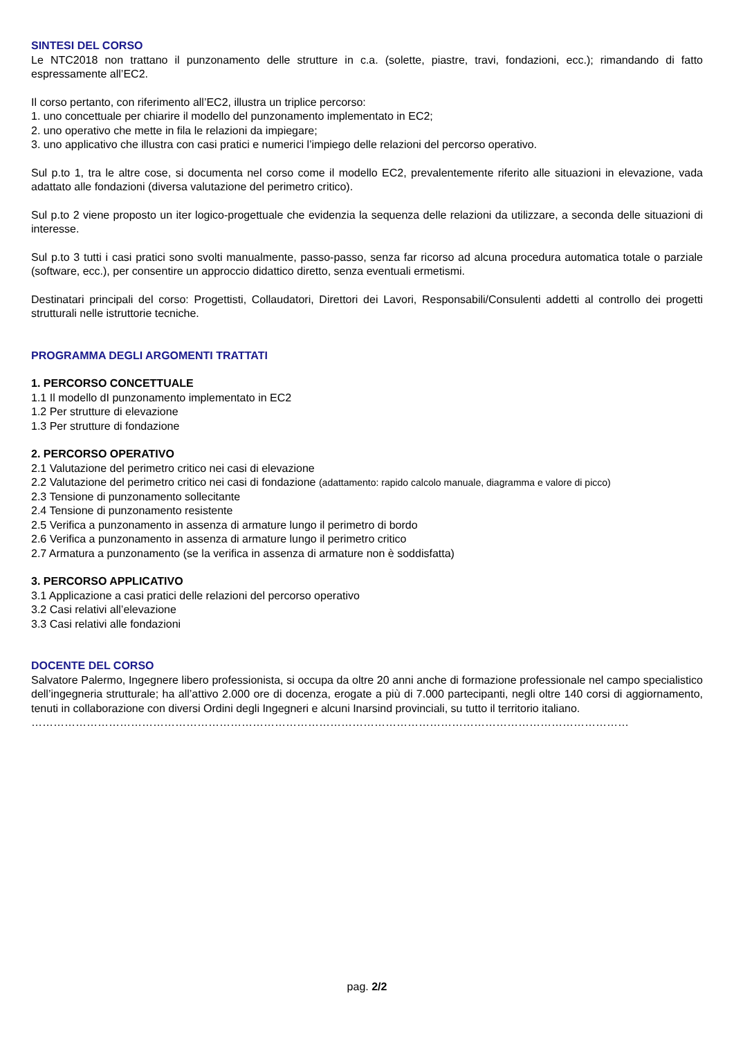SINTESI DEL CORSO
Le NTC2018 non trattano il punzonamento delle strutture in c.a. (solette, piastre, travi, fondazioni, ecc.); rimandando di fatto espressamente all’EC2.
Il corso pertanto, con riferimento all’EC2, illustra un triplice percorso:
1. uno concettuale per chiarire il modello del punzonamento implementato in EC2;
2. uno operativo che mette in fila le relazioni da impiegare;
3. uno applicativo che illustra con casi pratici e numerici l’impiego delle relazioni del percorso operativo.
Sul p.to 1, tra le altre cose, si documenta nel corso come il modello EC2, prevalentemente riferito alle situazioni in elevazione, vada adattato alle fondazioni (diversa valutazione del perimetro critico).
Sul p.to 2 viene proposto un iter logico-progettuale che evidenzia la sequenza delle relazioni da utilizzare, a seconda delle situazioni di interesse.
Sul p.to 3 tutti i casi pratici sono svolti manualmente, passo-passo, senza far ricorso ad alcuna procedura automatica totale o parziale (software, ecc.), per consentire un approccio didattico diretto, senza eventuali ermetismi.
Destinatari principali del corso: Progettisti, Collaudatori, Direttori dei Lavori, Responsabili/Consulenti addetti al controllo dei progetti strutturali nelle istruttorie tecniche.
PROGRAMMA DEGLI ARGOMENTI TRATTATI
1. PERCORSO CONCETTUALE
1.1 Il modello dI punzonamento implementato in EC2
1.2 Per strutture di elevazione
1.3 Per strutture di fondazione
2. PERCORSO OPERATIVO
2.1 Valutazione del perimetro critico nei casi di elevazione
2.2 Valutazione del perimetro critico nei casi di fondazione (adattamento: rapido calcolo manuale, diagramma e valore di picco)
2.3 Tensione di punzonamento sollecitante
2.4 Tensione di punzonamento resistente
2.5 Verifica a punzonamento in assenza di armature lungo il perimetro di bordo
2.6 Verifica a punzonamento in assenza di armature lungo il perimetro critico
2.7 Armatura a punzonamento (se la verifica in assenza di armature non è soddisfatta)
3. PERCORSO APPLICATIVO
3.1 Applicazione a casi pratici delle relazioni del percorso operativo
3.2 Casi relativi all’elevazione
3.3 Casi relativi alle fondazioni
DOCENTE DEL CORSO
Salvatore Palermo, Ingegnere libero professionista, si occupa da oltre 20 anni anche di formazione professionale nel campo specialistico dell’ingegneria strutturale; ha all’attivo 2.000 ore di docenza, erogate a più di 7.000 partecipanti, negli oltre 140 corsi di aggiornamento, tenuti in collaborazione con diversi Ordini degli Ingegneri e alcuni Inarsind provinciali, su tutto il territorio italiano.
………………………………………………………………………………………………………………………………………………
pag. 2/2